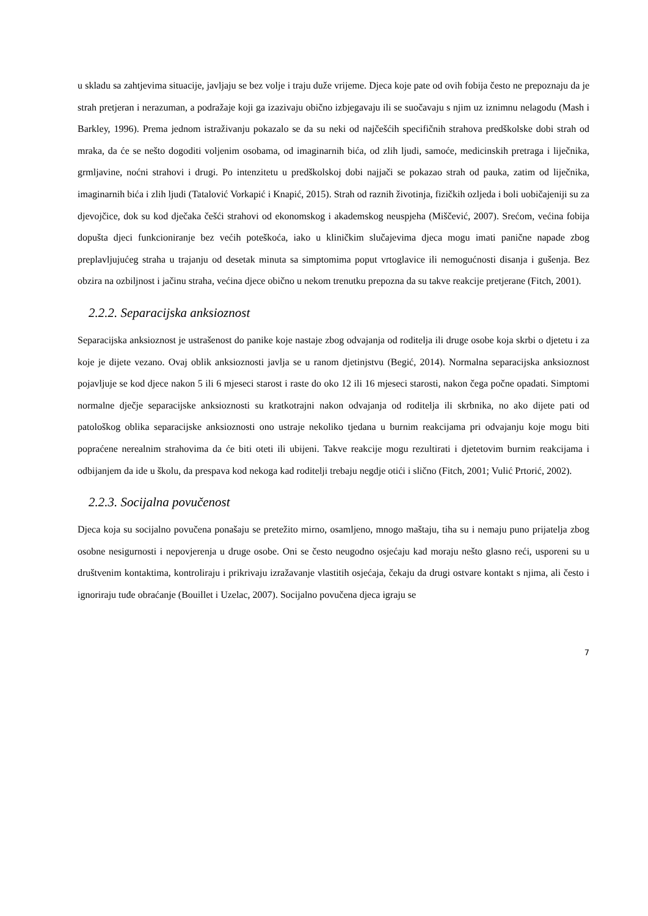u skladu sa zahtjevima situacije, javljaju se bez volje i traju duže vrijeme. Djeca koje pate od ovih fobija često ne prepoznaju da je strah pretjeran i nerazuman, a podražaje koji ga izazivaju obično izbjegavaju ili se suočavaju s njim uz iznimnu nelagodu (Mash i Barkley, 1996). Prema jednom istraživanju pokazalo se da su neki od najčešćih specifičnih strahova predškolske dobi strah od mraka, da će se nešto dogoditi voljenim osobama, od imaginarnih bića, od zlih ljudi, samoće, medicinskih pretraga i liječnika, grmljavine, noćni strahovi i drugi. Po intenzitetu u predškolskoj dobi najjači se pokazao strah od pauka, zatim od liječnika, imaginarnih bića i zlih ljudi (Tatalović Vorkapić i Knapić, 2015). Strah od raznih životinja, fizičkih ozljeda i boli uobičajeniji su za djevojčice, dok su kod dječaka češći strahovi od ekonomskog i akademskog neuspjeha (Miščević, 2007). Srećom, većina fobija dopušta djeci funkcioniranje bez većih poteškoća, iako u kliničkim slučajevima djeca mogu imati panične napade zbog preplavljujućeg straha u trajanju od desetak minuta sa simptomima poput vrtoglavice ili nemogućnosti disanja i gušenja. Bez obzira na ozbiljnost i jačinu straha, većina djece obično u nekom trenutku prepozna da su takve reakcije pretjerane (Fitch, 2001).
2.2.2. Separacijska anksioznost
Separacijska anksioznost je ustrašenost do panike koje nastaje zbog odvajanja od roditelja ili druge osobe koja skrbi o djetetu i za koje je dijete vezano. Ovaj oblik anksioznosti javlja se u ranom djetinjstvu (Begić, 2014). Normalna separacijska anksioznost pojavljuje se kod djece nakon 5 ili 6 mjeseci starost i raste do oko 12 ili 16 mjeseci starosti, nakon čega počne opadati. Simptomi normalne dječje separacijske anksioznosti su kratkotrajni nakon odvajanja od roditelja ili skrbnika, no ako dijete pati od patološkog oblika separacijske anksioznosti ono ustraje nekoliko tjedana u burnim reakcijama pri odvajanju koje mogu biti popraćene nerealnim strahovima da će biti oteti ili ubijeni. Takve reakcije mogu rezultirati i djetetovim burnim reakcijama i odbijanjem da ide u školu, da prespava kod nekoga kad roditelji trebaju negdje otići i slično (Fitch, 2001; Vulić Prtorić, 2002).
2.2.3. Socijalna povučenost
Djeca koja su socijalno povučena ponašaju se pretežito mirno, osamljeno, mnogo maštaju, tiha su i nemaju puno prijatelja zbog osobne nesigurnosti i nepovjerenja u druge osobe. Oni se često neugodno osjećaju kad moraju nešto glasno reći, usporeni su u društvenim kontaktima, kontroliraju i prikrivaju izražavanje vlastitih osjećaja, čekaju da drugi ostvare kontakt s njima, ali često i ignoriraju tuđe obraćanje (Bouillet i Uzelac, 2007). Socijalno povučena djeca igraju se
7